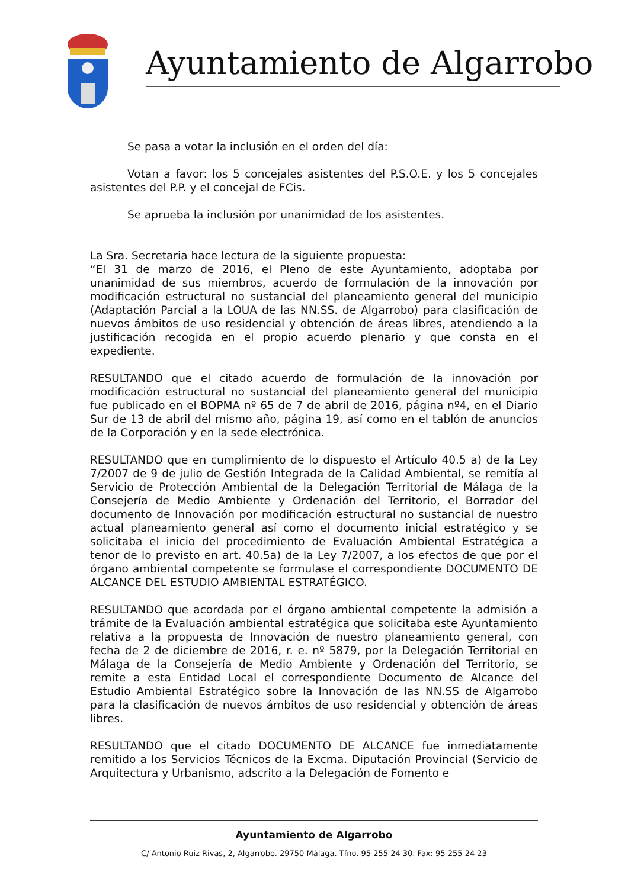Ayuntamiento de Algarrobo
Se pasa a votar la inclusión en el orden del día:
Votan a favor: los 5 concejales asistentes del P.S.O.E. y los 5 concejales asistentes del P.P. y el concejal de FCis.
Se aprueba la inclusión por unanimidad de los asistentes.
La Sra. Secretaria hace lectura de la siguiente propuesta:
“El 31 de marzo de 2016, el Pleno de este Ayuntamiento, adoptaba por unanimidad de sus miembros, acuerdo de formulación de la innovación por modificación estructural no sustancial del planeamiento general del municipio (Adaptación Parcial a la LOUA de las NN.SS. de Algarrobo) para clasificación de nuevos ámbitos de uso residencial y obtención de áreas libres, atendiendo a la justificación recogida en el propio acuerdo plenario y que consta en el expediente.
RESULTANDO que el citado acuerdo de formulación de la innovación por modificación estructural no sustancial del planeamiento general del municipio fue publicado en el BOPMA nº 65 de 7 de abril de 2016, página nº4, en el Diario Sur de 13 de abril del mismo año, página 19, así como en el tablón de anuncios de la Corporación y en la sede electrónica.
RESULTANDO que en cumplimiento de lo dispuesto el Artículo 40.5 a) de la Ley 7/2007 de 9 de julio de Gestión Integrada de la Calidad Ambiental, se remitía al Servicio de Protección Ambiental de la Delegación Territorial de Málaga de la Consejería de Medio Ambiente y Ordenación del Territorio, el Borrador del documento de Innovación por modificación estructural no sustancial de nuestro actual planeamiento general así como el documento inicial estratégico y se solicitaba el inicio del procedimiento de Evaluación Ambiental Estratégica a tenor de lo previsto en art. 40.5a) de la Ley 7/2007, a los efectos de que por el órgano ambiental competente se formulase el correspondiente DOCUMENTO DE ALCANCE DEL ESTUDIO AMBIENTAL ESTRATÉGICO.
RESULTANDO que acordada por el órgano ambiental competente la admisión a trámite de la Evaluación ambiental estratégica que solicitaba este Ayuntamiento relativa a la propuesta de Innovación de nuestro planeamiento general, con fecha de 2 de diciembre de 2016, r. e. nº 5879, por la Delegación Territorial en Málaga de la Consejería de Medio Ambiente y Ordenación del Territorio, se remite a esta Entidad Local el correspondiente Documento de Alcance del Estudio Ambiental Estratégico sobre la Innovación de las NN.SS de Algarrobo para la clasificación de nuevos ámbitos de uso residencial y obtención de áreas libres.
RESULTANDO que el citado DOCUMENTO DE ALCANCE fue inmediatamente remitido a los Servicios Técnicos de la Excma. Diputación Provincial (Servicio de Arquitectura y Urbanismo, adscrito a la Delegación de Fomento e
Ayuntamiento de Algarrobo
C/ Antonio Ruiz Rivas, 2, Algarrobo. 29750 Málaga. Tfno. 95 255 24 30. Fax: 95 255 24 23